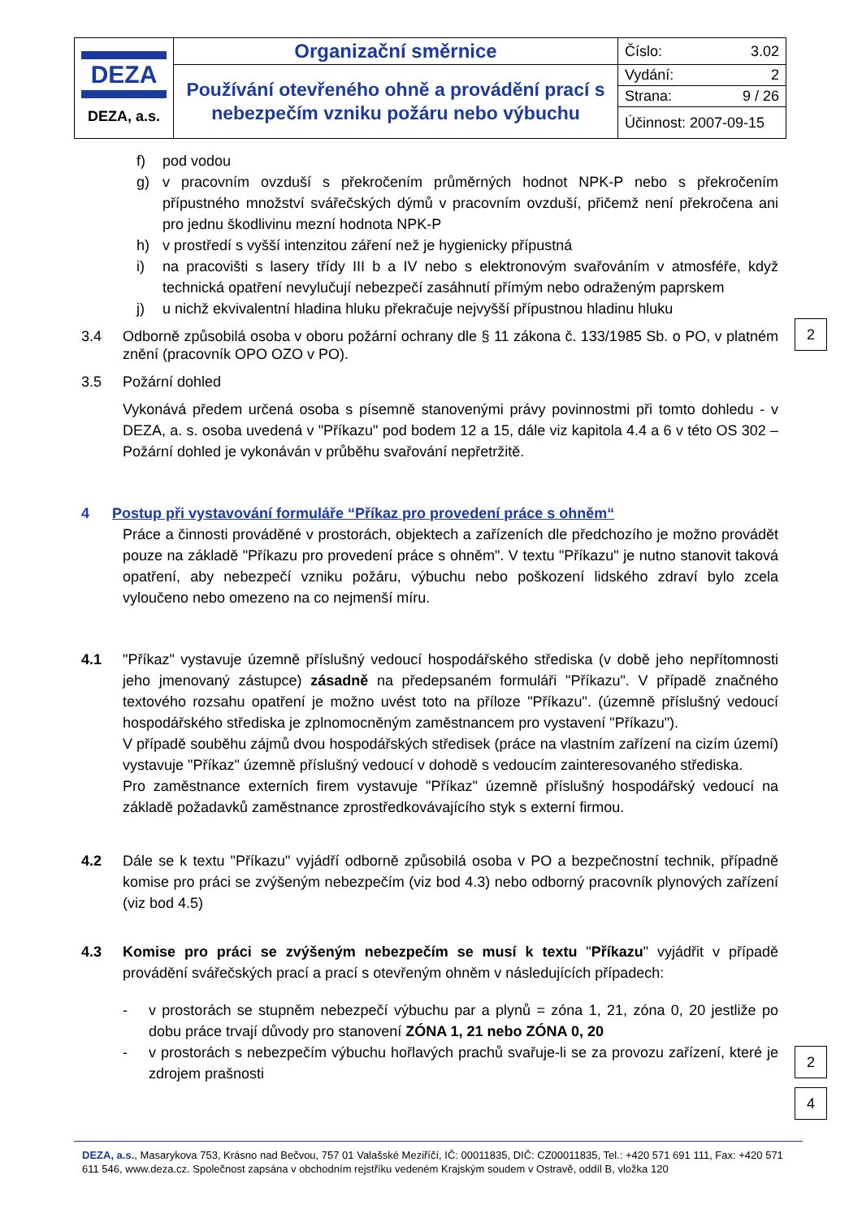| DEZA DEZA, a.s. | Organizační směrnice | Číslo: 3.02 |
| | Používání otevřeného ohně a provádění prací s nebezpečím vzniku požáru nebo výbuchu | Vydání: 2 |
| | | Strana: 9 / 26 |
| | | Účinnost: 2007-09-15 |
f) pod vodou
g) v pracovním ovzduší s překročením průměrných hodnot NPK-P nebo s překročením přípustného množství svářečských dýmů v pracovním ovzduší, přičemž není překročena ani pro jednu škodlivinu mezní hodnota NPK-P
h) v prostředí s vyšší intenzitou záření než je hygienicky přípustná
i) na pracovišti s lasery třídy III b a IV nebo s elektronovým svařováním v atmosféře, když technická opatření nevylučují nebezpečí zasáhnutí přímým nebo odraženým paprskem
j) u nichž ekvivalentní hladina hluku překračuje nejvyšší přípustnou hladinu hluku
3.4 Odborně způsobilá osoba v oboru požární ochrany dle § 11 zákona č. 133/1985 Sb. o PO, v platném znění (pracovník OPO OZO v PO).
3.5 Požární dohled
Vykonává předem určená osoba s písemně stanovenými právy povinnostmi při tomto dohledu - v DEZA, a. s. osoba uvedená v "Příkazu" pod bodem 12 a 15, dále viz kapitola 4.4 a 6 v této OS 302 – Požární dohled je vykonáván v průběhu svařování nepřetržitě.
4 Postup při vystavování formuláře “Příkaz pro provedení práce s ohněm“
Práce a činnosti prováděné v prostorách, objektech a zařízeních dle předchozího je možno provádět pouze na základě "Příkazu pro provedení práce s ohněm". V textu "Příkazu" je nutno stanovit taková opatření, aby nebezpečí vzniku požáru, výbuchu nebo poškození lidského zdraví bylo zcela vyloučeno nebo omezeno na co nejmenší míru.
4.1 "Příkaz" vystavuje územně příslušný vedoucí hospodářského střediska (v době jeho nepřítomnosti jeho jmenovaný zástupce) zásadně na předepsaném formuláři "Příkazu". V případě značného textového rozsahu opatření je možno uvést toto na příloze "Příkazu". (územně příslušný vedoucí hospodářského střediska je zplnomocněným zaměstnancem pro vystavení "Příkazu").
V případě souběhu zájmů dvou hospodářských středisek (práce na vlastním zařízení na cizím území) vystavuje "Příkaz" územně příslušný vedoucí v dohodě s vedoucím zainteresovaného střediska.
Pro zaměstnance externích firem vystavuje "Příkaz" územně příslušný hospodářský vedoucí na základě požadavků zaměstnance zprostředkovávajícího styk s externí firmou.
4.2 Dále se k textu "Příkazu" vyjádří odborně způsobilá osoba v PO a bezpečnostní technik, případně komise pro práci se zvýšeným nebezpečím (viz bod 4.3) nebo odborný pracovník plynových zařízení (viz bod 4.5)
4.3 Komise pro práci se zvýšeným nebezpečím se musí k textu "Příkazu" vyjádřit v případě provádění svářečských prací a prací s otevřeným ohněm v následujících případech:
- v prostorách se stupněm nebezpečí výbuchu par a plynů = zóna 1, 21, zóna 0, 20 jestliže po dobu práce trvají důvody pro stanovení ZÓNA 1, 21 nebo ZÓNA 0, 20
- v prostorách s nebezpečím výbuchu hořlavých prachů svařuje-li se za provozu zařízení, které je zdrojem prašnosti
2
2
4
DEZA, a.s., Masarykova 753, Krásno nad Bečvou, 757 01 Valašské Meziříčí, IČ: 00011835, DIČ: CZ00011835, Tel.: +420 571 691 111, Fax: +420 571 611 546, www.deza.cz. Společnost zapsána v obchodním rejstříku vedeném Krajským soudem v Ostravě, oddíl B, vložka 120